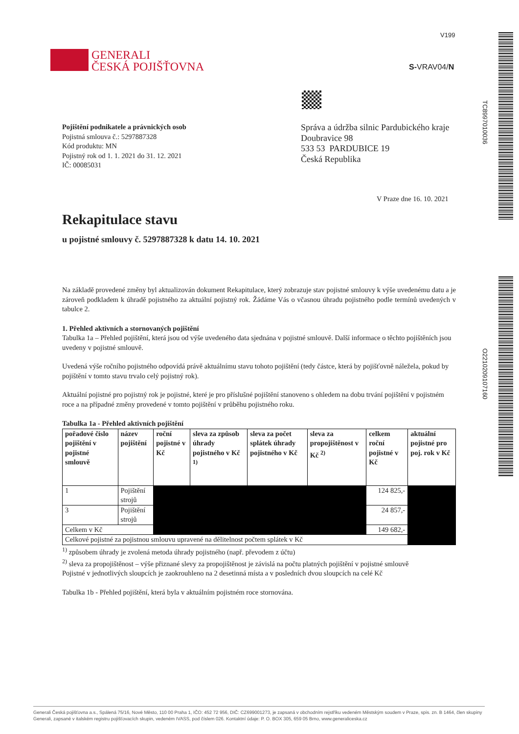V199
GENERALI
ČESKÁ POJIŠŤOVNA
S-VRAV04/N
TC8997010036
O221020910​7160
Pojištění podnikatele a právnických osob
Pojistná smlouva č.: 5297887328
Kód produktu: MN
Pojistný rok od 1. 1. 2021 do 31. 12. 2021
IČ: 00085031
Správa a údržba silnic Pardubického kraje
Doubravice 98
533 53 PARDUBICE 19
Česká Republika
V Praze dne 16. 10. 2021
Rekapitulace stavu
u pojistné smlouvy č. 5297887328 k datu 14. 10. 2021
Na základě provedené změny byl aktualizován dokument Rekapitulace, který zobrazuje stav pojistné smlouvy k výše uvedenému datu a je zároveň podkladem k úhradě pojistného za aktuální pojistný rok. Žádáme Vás o včasnou úhradu pojistného podle termínů uvedených v tabulce 2.
1. Přehled aktivních a stornovaných pojištění
Tabulka 1a – Přehled pojištění, která jsou od výše uvedeného data sjednána v pojistné smlouvě. Další informace o těchto pojištěních jsou uvedeny v pojistné smlouvě.
Uvedená výše ročního pojistného odpovídá právě aktuálnímu stavu tohoto pojištění (tedy částce, která by pojišťovně náležela, pokud by pojištění v tomto stavu trvalo celý pojistný rok).
Aktuální pojistné pro pojistný rok je pojistné, které je pro příslušné pojištění stanoveno s ohledem na dobu trvání pojištění v pojistném roce a na případné změny provedené v tomto pojištění v průběhu pojistného roku.
Tabulka 1a - Přehled aktivních pojištění
| pořadové číslo pojištění v pojistné smlouvě | název pojištění | roční pojistné v Kč | sleva za způsob úhrady pojistného v Kč <sup>1)</sup> | sleva za počet splátek úhrady pojistného v Kč | sleva za propojištěnost v Kč <sup>2)</sup> | celkem roční pojistné v Kč | aktuální pojistné pro poj. rok v Kč |
| --- | --- | --- | --- | --- | --- | --- | --- |
| 1 | Pojištění strojů | | | | | 124 825,- | |
| 3 | Pojištění strojů | | | | | 24 857,- | |
| Celkem v Kč | | | | | | 149 682,- | |
| Celkové pojistné za pojistnou smlouvu upravené na dělitelnost počtem splátek v Kč | | | | | | | |
<sup>1)</sup> způsobem úhrady je zvolená metoda úhrady pojistného (např. převodem z účtu)
<sup>2)</sup> sleva za propojištěnost – výše přiznané slevy za propojištěnost je závislá na počtu platných pojištění v pojistné smlouvě
Pojistné v jednotlivých sloupcích je zaokrouhleno na 2 desetinná místa a v posledních dvou sloupcích na celé Kč
Tabulka 1b - Přehled pojištění, která byla v aktuálním pojistném roce stornována.
Generali Česká pojišťovna a.s., Spálená 75/16, Nové Město, 110 00 Praha 1, IČO: 452 72 956, DIČ: CZ699001273, je zapsaná v obchodním rejstříku vedeném Městským soudem v Praze, spis. zn. B 1464, člen skupiny Generali, zapsané v italském registru pojišťovacích skupin, vedeném IVASS, pod číslem 026. Kontaktní údaje: P. O. BOX 305, 659 05 Brno, www.generaliceska.cz